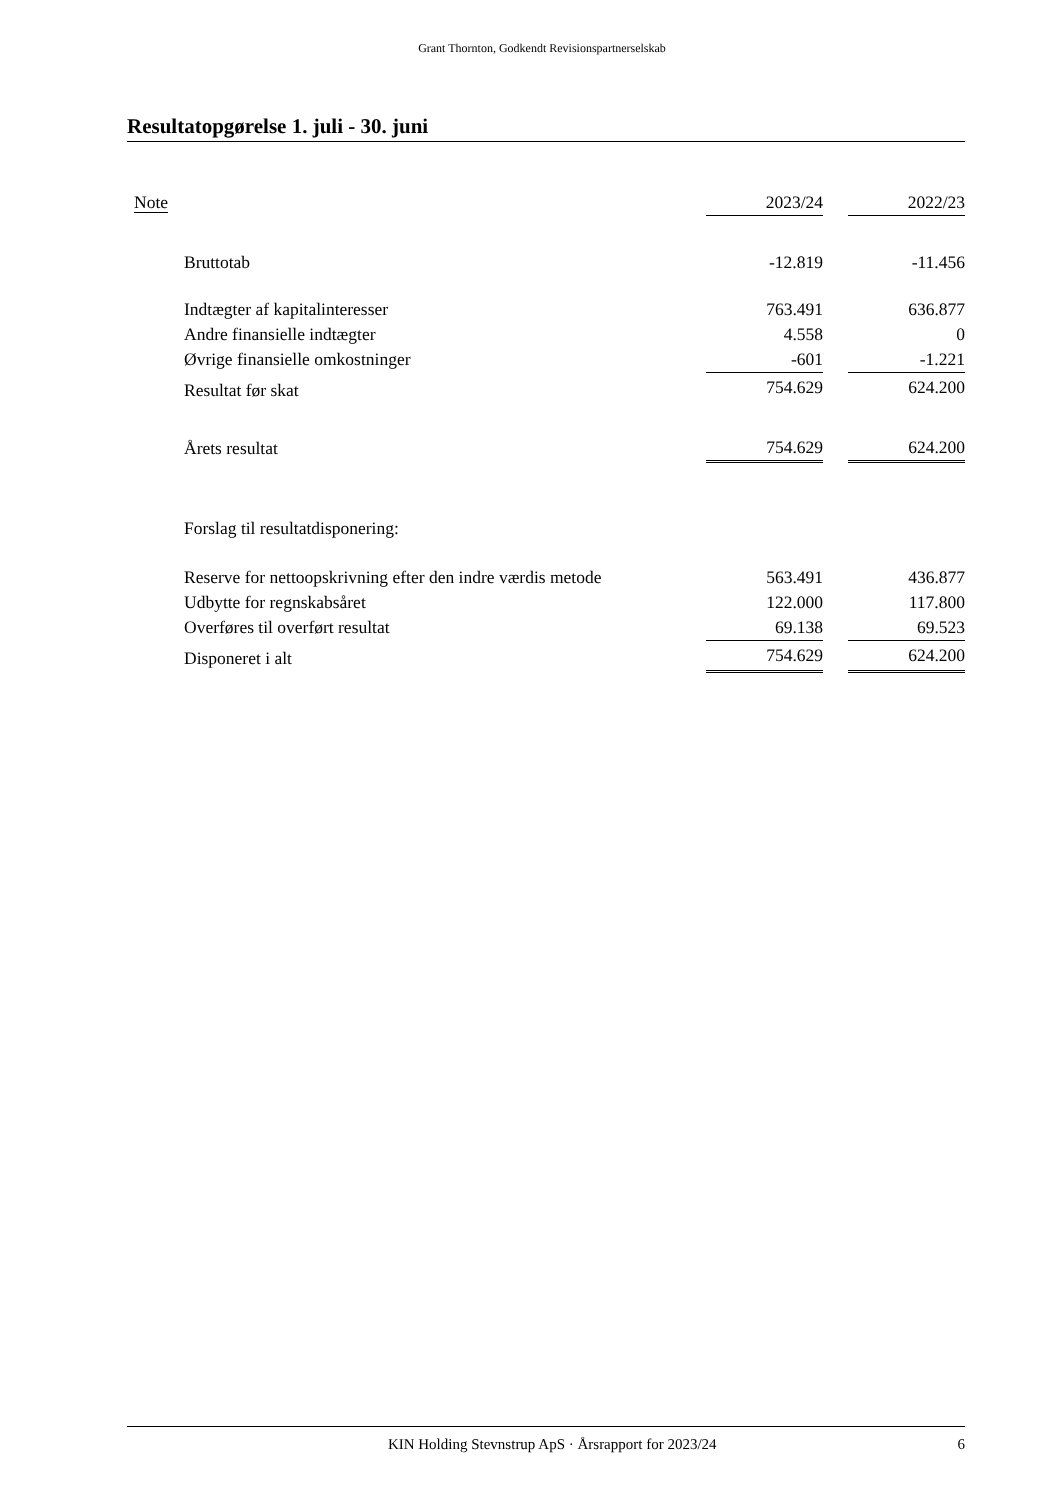Grant Thornton, Godkendt Revisionspartnerselskab
Resultatopgørelse 1. juli - 30. juni
| Note | | 2023/24 | | 2022/23 |
| --- | --- | --- | --- | --- |
| | Bruttotab | -12.819 | | -11.456 |
| | Indtægter af kapitalinteresser | 763.491 | | 636.877 |
| | Andre finansielle indtægter | 4.558 | | 0 |
| | Øvrige finansielle omkostninger | -601 | | -1.221 |
| | Resultat før skat | 754.629 | | 624.200 |
| | Årets resultat | 754.629 | | 624.200 |
| | Forslag til resultatdisponering: | | | |
| | Reserve for nettoopskrivning efter den indre værdis metode | 563.491 | | 436.877 |
| | Udbytte for regnskabsåret | 122.000 | | 117.800 |
| | Overføres til overført resultat | 69.138 | | 69.523 |
| | Disponeret i alt | 754.629 | | 624.200 |
KIN Holding Stevnstrup ApS · Årsrapport for 2023/24 6